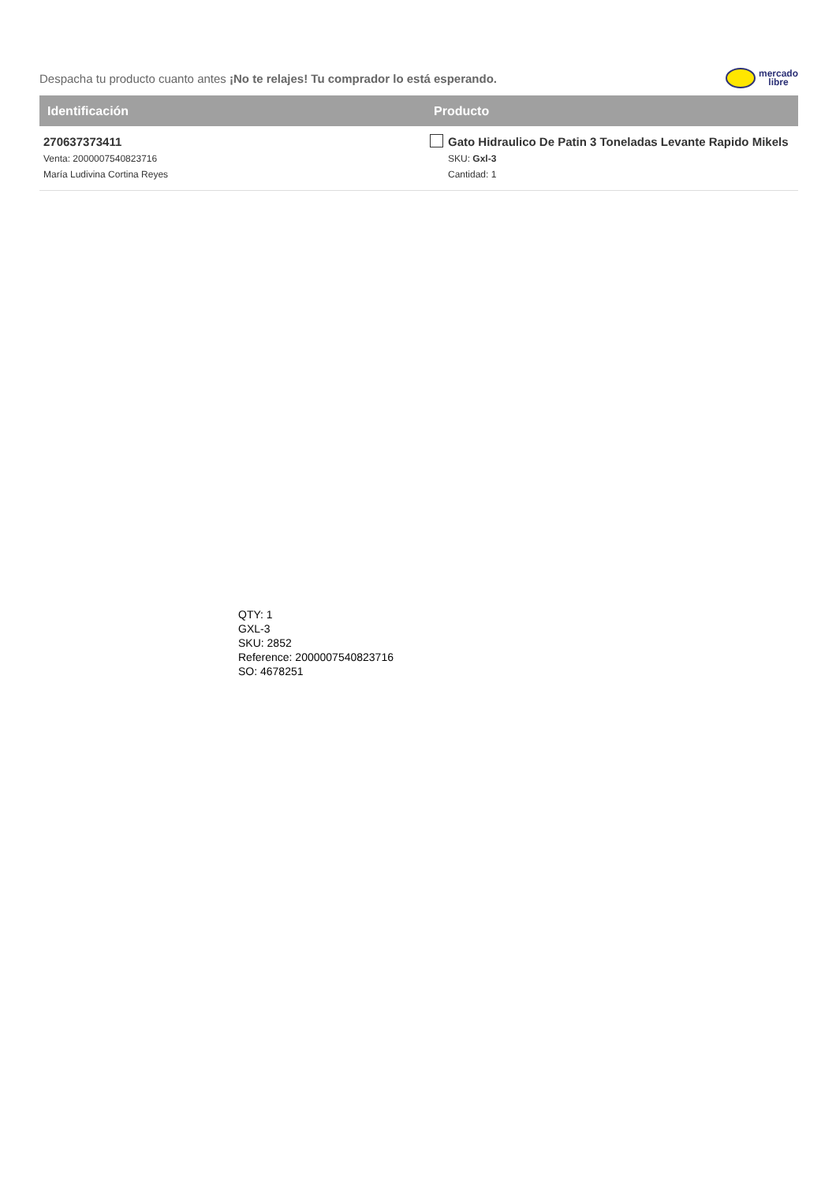Despacha tu producto cuanto antes ¡No te relajes! Tu comprador lo está esperando.
mercado
libre
| Identificación | Producto |
| --- | --- |
| 270637373411 Venta: 2000007540823716 María Ludivina Cortina Reyes | Gato Hidraulico De Patin 3 Toneladas Levante Rapido Mikels SKU: Gxl-3 Cantidad: 1 |
QTY: 1
GXL-3
SKU: 2852
Reference: 2000007540823716
SO: 4678251